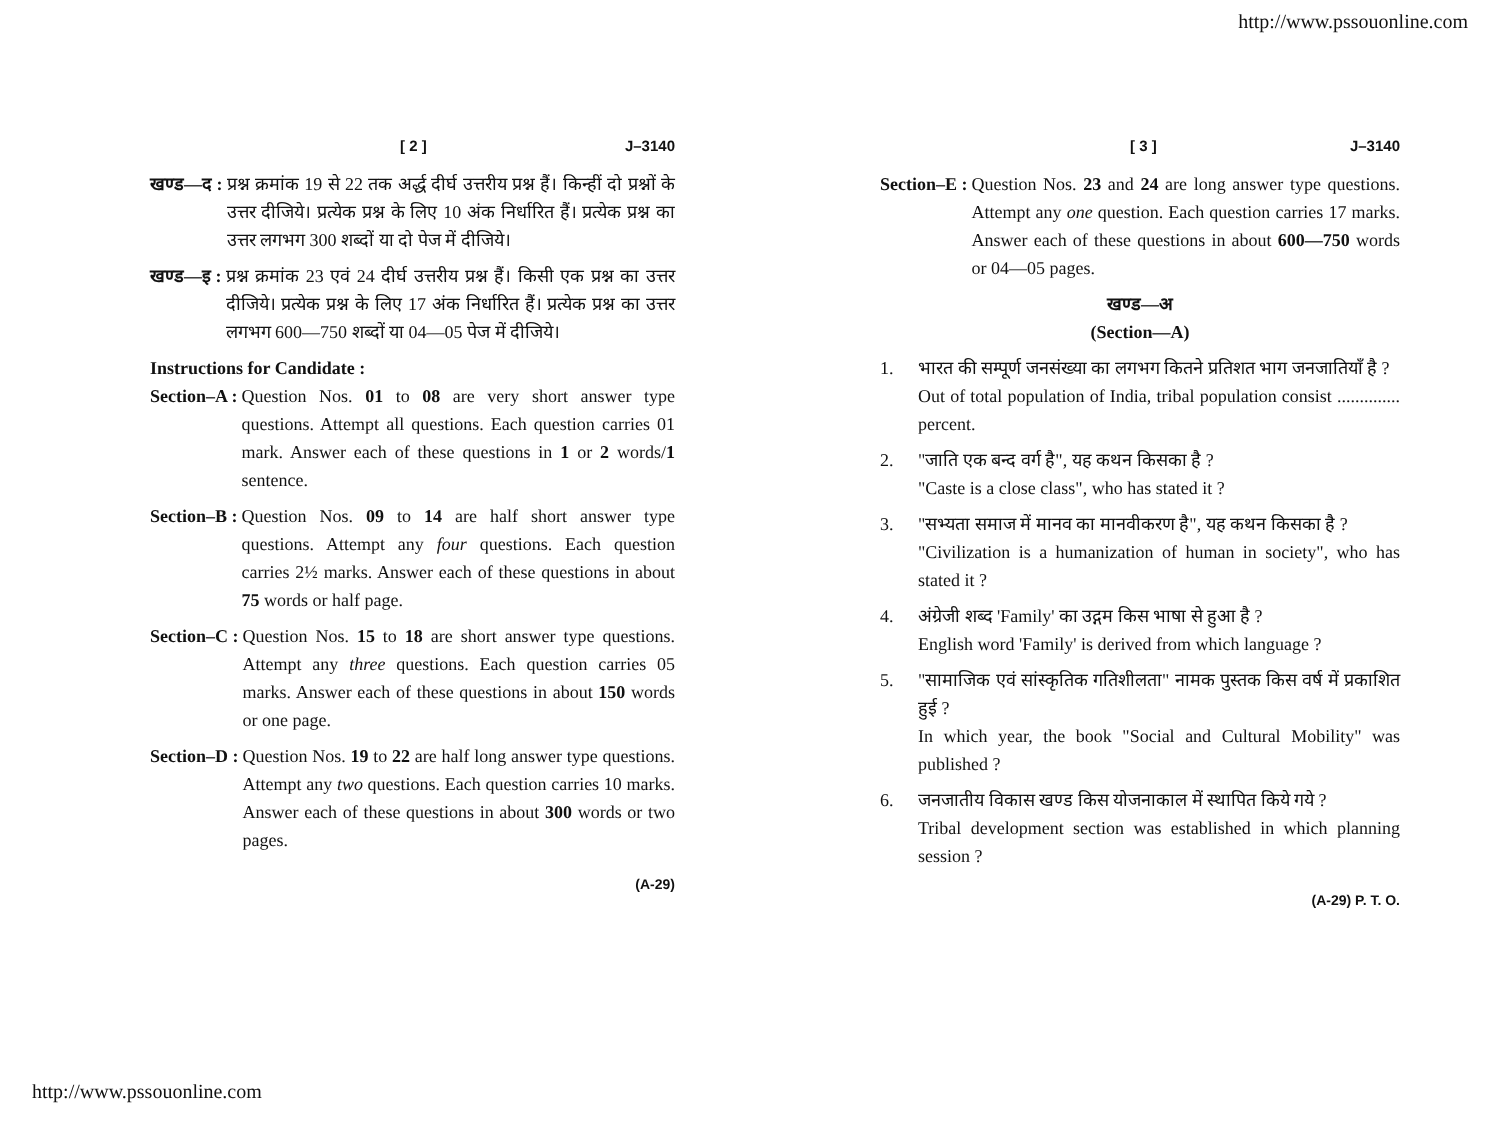http://www.pssouonline.com
[ 2 ] J–3140
खण्ड—द : प्रश्न क्रमांक 19 से 22 तक अर्द्ध दीर्घ उत्तरीय प्रश्न हैं। किन्हीं दो प्रश्नों के उत्तर दीजिये। प्रत्येक प्रश्न के लिए 10 अंक निर्धारित हैं। प्रत्येक प्रश्न का उत्तर लगभग 300 शब्दों या दो पेज में दीजिये।
खण्ड—इ : प्रश्न क्रमांक 23 एवं 24 दीर्घ उत्तरीय प्रश्न हैं। किसी एक प्रश्न का उत्तर दीजिये। प्रत्येक प्रश्न के लिए 17 अंक निर्धारित हैं। प्रत्येक प्रश्न का उत्तर लगभग 600—750 शब्दों या 04—05 पेज में दीजिये।
Instructions for Candidate :
Section–A : Question Nos. 01 to 08 are very short answer type questions. Attempt all questions. Each question carries 01 mark. Answer each of these questions in 1 or 2 words/1 sentence.
Section–B : Question Nos. 09 to 14 are half short answer type questions. Attempt any four questions. Each question carries 2½ marks. Answer each of these questions in about 75 words or half page.
Section–C : Question Nos. 15 to 18 are short answer type questions. Attempt any three questions. Each question carries 05 marks. Answer each of these questions in about 150 words or one page.
Section–D : Question Nos. 19 to 22 are half long answer type questions. Attempt any two questions. Each question carries 10 marks. Answer each of these questions in about 300 words or two pages.
(A-29)
[ 3 ] J–3140
Section–E : Question Nos. 23 and 24 are long answer type questions. Attempt any one question. Each question carries 17 marks. Answer each of these questions in about 600—750 words or 04—05 pages.
खण्ड—अ
(Section—A)
1. भारत की सम्पूर्ण जनसंख्या का लगभग कितने प्रतिशत भाग जनजातियाँ है ?
Out of total population of India, tribal population consist .............. percent.
2. "जाति एक बन्द वर्ग है", यह कथन किसका है ?
"Caste is a close class", who has stated it ?
3. "सभ्यता समाज में मानव का मानवीकरण है", यह कथन किसका है ?
"Civilization is a humanization of human in society", who has stated it ?
4. अंग्रेजी शब्द 'Family' का उद्गम किस भाषा से हुआ है ?
English word 'Family' is derived from which language ?
5. "सामाजिक एवं सांस्कृतिक गतिशीलता" नामक पुस्तक किस वर्ष में प्रकाशित हुई ?
In which year, the book "Social and Cultural Mobility" was published ?
6. जनजातीय विकास खण्ड किस योजनाकाल में स्थापित किये गये ?
Tribal development section was established in which planning session ?
(A-29) P. T. O.
http://www.pssouonline.com